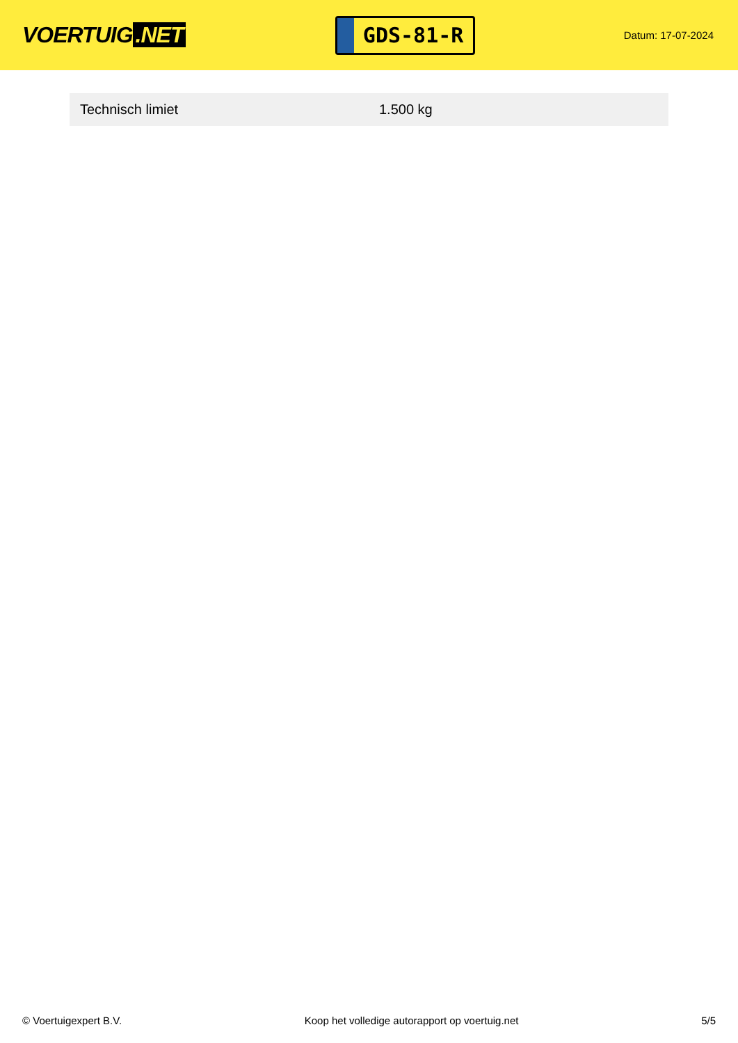VOERTUIG.NET
GDS-81-R
Datum: 17-07-2024
| Technisch limiet | 1.500 kg |
© Voertuigexpert B.V. Koop het volledige autorapport op voertuig.net 5/5